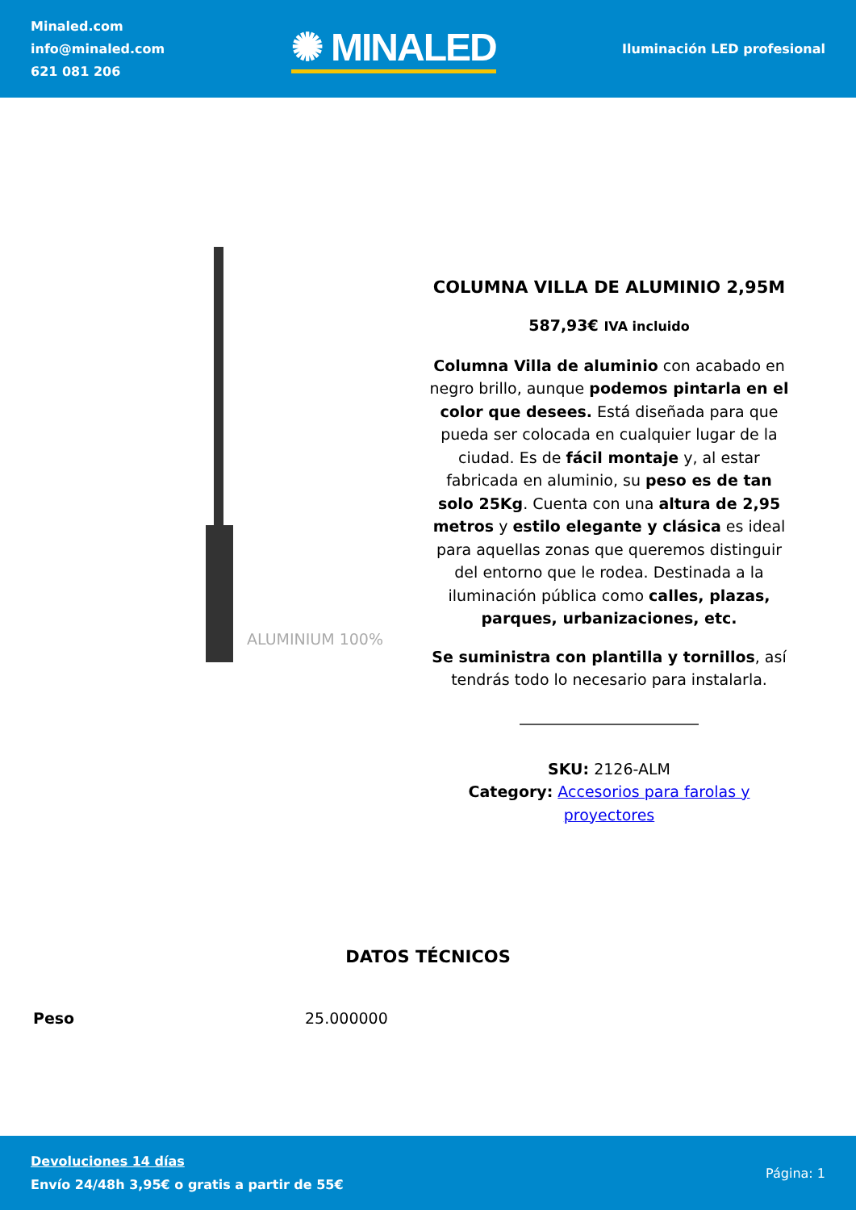Minaled.com
info@minaled.com
621 081 206
✺ MINALED
Iluminación LED profesional
ALUMINIUM 100%
COLUMNA VILLA DE ALUMINIO 2,95M
587,93€ IVA incluido
Columna Villa de aluminio con acabado en negro brillo, aunque podemos pintarla en el color que desees. Está diseñada para que pueda ser colocada en cualquier lugar de la ciudad. Es de fácil montaje y, al estar fabricada en aluminio, su peso es de tan solo 25Kg. Cuenta con una altura de 2,95 metros y estilo elegante y clásica es ideal para aquellas zonas que queremos distinguir del entorno que le rodea. Destinada a la iluminación pública como calles, plazas, parques, urbanizaciones, etc.
Se suministra con plantilla y tornillos, así tendrás todo lo necesario para instalarla.
SKU: 2126-ALM
Category: Accesorios para farolas y proyectores
DATOS TÉCNICOS
| Peso | 25.000000 |
Devoluciones 14 días
Envío 24/48h 3,95€ o gratis a partir de 55€
Página: 1